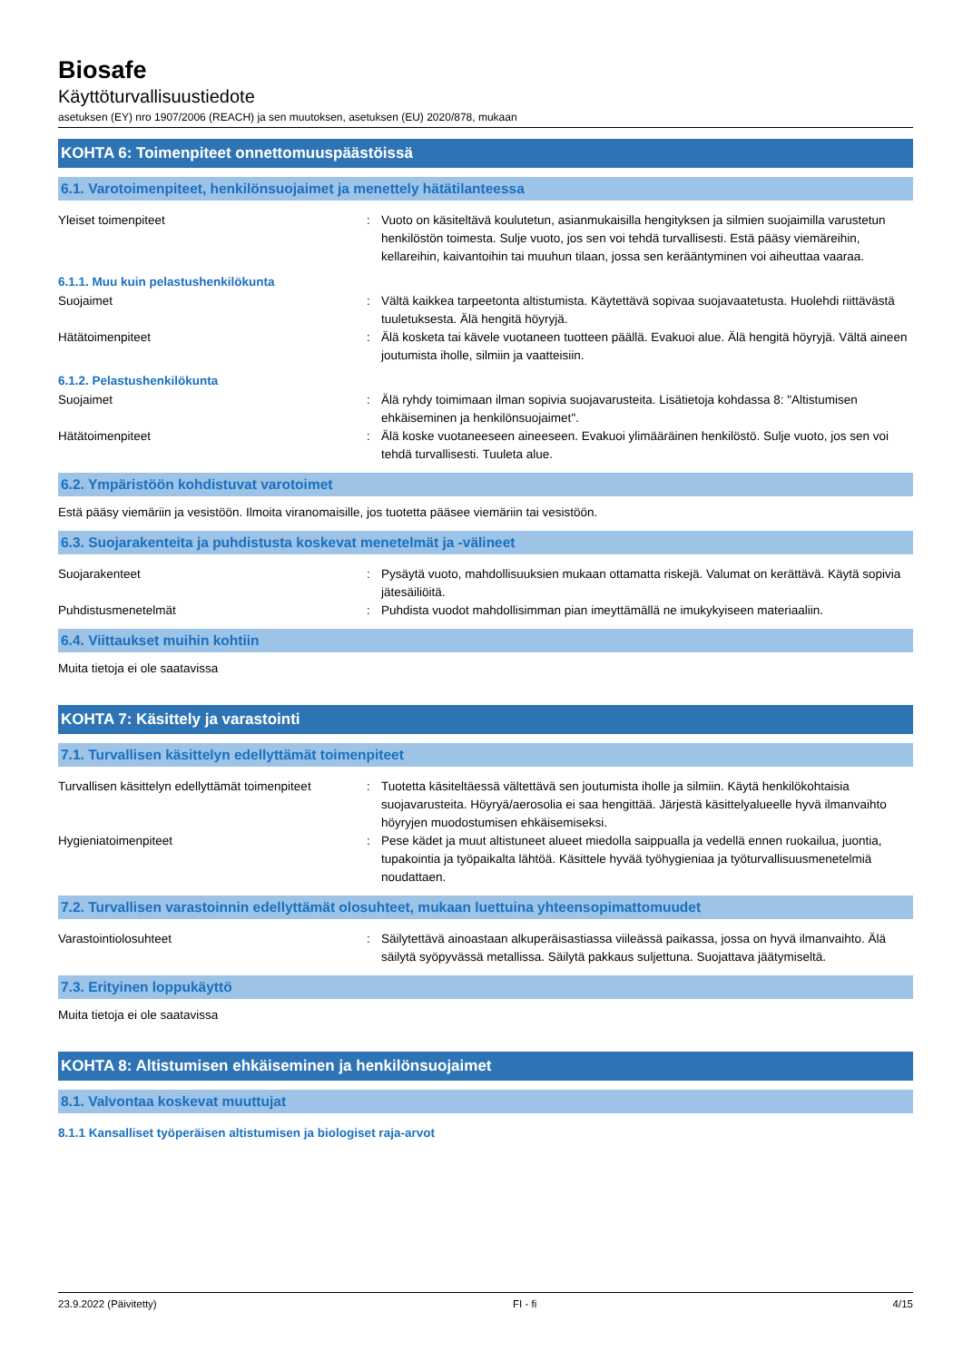Biosafe
Käyttöturvallisuustiedote
asetuksen (EY) nro 1907/2006 (REACH) ja sen muutoksen, asetuksen (EU) 2020/878, mukaan
KOHTA 6: Toimenpiteet onnettomuuspäästöissä
6.1. Varotoimenpiteet, henkilönsuojaimet ja menettely hätätilanteessa
Yleiset toimenpiteet : Vuoto on käsiteltävä koulutetun, asianmukaisilla hengityksen ja silmien suojaimilla varustetun henkilöstön toimesta. Sulje vuoto, jos sen voi tehdä turvallisesti. Estä pääsy viemäreihin, kellareihin, kaivantoihin tai muuhun tilaan, jossa sen kerääntyminen voi aiheuttaa vaaraa.
6.1.1. Muu kuin pelastushenkilökunta
Suojaimet : Vältä kaikkea tarpeetonta altistumista. Käytettävä sopivaa suojavaatetusta. Huolehdi riittävästä tuuletuksesta. Älä hengitä höyryjä.
Hätätoimenpiteet : Älä kosketa tai kävele vuotaneen tuotteen päällä. Evakuoi alue. Älä hengitä höyryjä. Vältä aineen joutumista iholle, silmiin ja vaatteisiin.
6.1.2. Pelastushenkilökunta
Suojaimet : Älä ryhdy toimimaan ilman sopivia suojavarusteita. Lisätietoja kohdassa 8: "Altistumisen ehkäiseminen ja henkilönsuojaimet".
Hätätoimenpiteet : Älä koske vuotaneeseen aineeseen. Evakuoi ylimääräinen henkilöstö. Sulje vuoto, jos sen voi tehdä turvallisesti. Tuuleta alue.
6.2. Ympäristöön kohdistuvat varotoimet
Estä pääsy viemäriin ja vesistöön. Ilmoita viranomaisille, jos tuotetta pääsee viemäriin tai vesistöön.
6.3. Suojarakenteita ja puhdistusta koskevat menetelmät ja -välineet
Suojarakenteet : Pysäytä vuoto, mahdollisuuksien mukaan ottamatta riskejä. Valumat on kerättävä. Käytä sopivia jätesäiliöitä.
Puhdistusmenetelmät : Puhdista vuodot mahdollisimman pian imeyttämällä ne imukykyiseen materiaaliin.
6.4. Viittaukset muihin kohtiin
Muita tietoja ei ole saatavissa
KOHTA 7: Käsittely ja varastointi
7.1. Turvallisen käsittelyn edellyttämät toimenpiteet
Turvallisen käsittelyn edellyttämät toimenpiteet
: Tuotetta käsiteltäessä vältettävä sen joutumista iholle ja silmiin. Käytä henkilökohtaisia suojavarusteita. Höyryä/aerosolia ei saa hengittää. Järjestä käsittelyalueelle hyvä ilmanvaihto höyryjen muodostumisen ehkäisemiseksi.
Hygieniatoimenpiteet : Pese kädet ja muut altistuneet alueet miedolla saippualla ja vedellä ennen ruokailua, juontia, tupakointia ja työpaikalta lähtöä. Käsittele hyvää työhygieniaa ja työturvallisuusmenetelmiä noudattaen.
7.2. Turvallisen varastoinnin edellyttämät olosuhteet, mukaan luettuina yhteensopimattomuudet
Varastointiolosuhteet : Säilytettävä ainoastaan alkuperäisastiassa viileässä paikassa, jossa on hyvä ilmanvaihto. Älä säilytä syöpyvässä metallissa. Säilytä pakkaus suljettuna. Suojattava jäätymiseltä.
7.3. Erityinen loppukäyttö
Muita tietoja ei ole saatavissa
KOHTA 8: Altistumisen ehkäiseminen ja henkilönsuojaimet
8.1. Valvontaa koskevat muuttujat
8.1.1 Kansalliset työperäisen altistumisen ja biologiset raja-arvot
23.9.2022 (Päivitetty) FI - fi 4/15